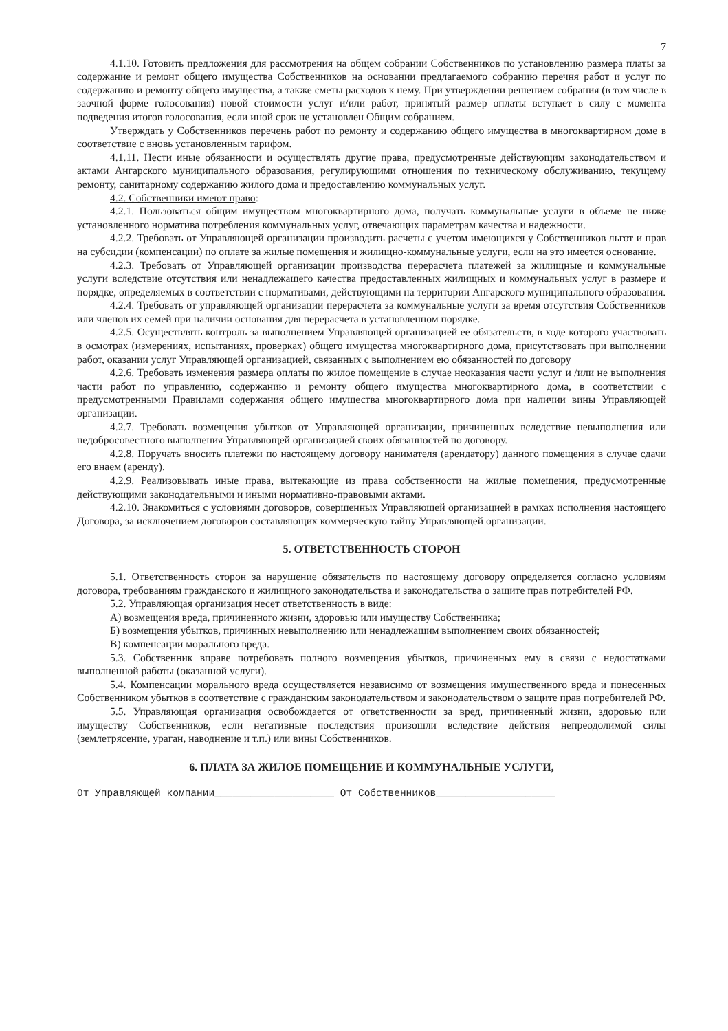7
4.1.10. Готовить предложения для рассмотрения на общем собрании Собственников по установлению размера платы за содержание и ремонт общего имущества Собственников на основании предлагаемого собранию перечня работ и услуг по содержанию и ремонту общего имущества, а также сметы расходов к нему. При утверждении решением собрания (в том числе в заочной форме голосования) новой стоимости услуг и/или работ, принятый размер оплаты вступает в силу с момента подведения итогов голосования, если иной срок не установлен Общим собранием.
Утверждать у Собственников перечень работ по ремонту и содержанию общего имущества в многоквартирном доме в соответствие с вновь установленным тарифом.
4.1.11. Нести иные обязанности и осуществлять другие права, предусмотренные действующим законодательством и актами Ангарского муниципального образования, регулирующими отношения по техническому обслуживанию, текущему ремонту, санитарному содержанию жилого дома и предоставлению коммунальных услуг.
4.2. Собственники имеют право:
4.2.1. Пользоваться общим имуществом многоквартирного дома, получать коммунальные услуги в объеме не ниже установленного норматива потребления коммунальных услуг, отвечающих параметрам качества и надежности.
4.2.2. Требовать от Управляющей организации производить расчеты с учетом имеющихся у Собственников льгот и прав на субсидии (компенсации) по оплате за жилые помещения и жилищно-коммунальные услуги, если на это имеется основание.
4.2.3. Требовать от Управляющей организации производства перерасчета платежей за жилищные и коммунальные услуги вследствие отсутствия или ненадлежащего качества предоставленных жилищных и коммунальных услуг в размере и порядке, определяемых в соответствии с нормативами, действующими на территории Ангарского муниципального образования.
4.2.4. Требовать от управляющей организации перерасчета за коммунальные услуги за время отсутствия Собственников или членов их семей при наличии основания для перерасчета в установленном порядке.
4.2.5. Осуществлять контроль за выполнением Управляющей организацией ее обязательств, в ходе которого участвовать в осмотрах (измерениях, испытаниях, проверках) общего имущества многоквартирного дома, присутствовать при выполнении работ, оказании услуг Управляющей организацией, связанных с выполнением ею обязанностей по договору
4.2.6. Требовать изменения размера оплаты по жилое помещение в случае неоказания части услуг и /или не выполнения части работ по управлению, содержанию и ремонту общего имущества многоквартирного дома, в соответствии с предусмотренными Правилами содержания общего имущества многоквартирного дома при наличии вины Управляющей организации.
4.2.7. Требовать возмещения убытков от Управляющей организации, причиненных вследствие невыполнения или недобросовестного выполнения Управляющей организацией своих обязанностей по договору.
4.2.8. Поручать вносить платежи по настоящему договору нанимателя (арендатору) данного помещения в случае сдачи его внаем (аренду).
4.2.9. Реализовывать иные права, вытекающие из права собственности на жилые помещения, предусмотренные действующими законодательными и иными нормативно-правовыми актами.
4.2.10. Знакомиться с условиями договоров, совершенных Управляющей организацией в рамках исполнения настоящего Договора, за исключением договоров составляющих коммерческую тайну Управляющей организации.
5. ОТВЕТСТВЕННОСТЬ СТОРОН
5.1. Ответственность сторон за нарушение обязательств по настоящему договору определяется согласно условиям договора, требованиям гражданского и жилищного законодательства и законодательства о защите прав потребителей РФ.
5.2. Управляющая организация несет ответственность в виде:
А) возмещения вреда, причиненного жизни, здоровью или имуществу Собственника;
Б) возмещения убытков, причинных невыполнению или ненадлежащим выполнением своих обязанностей;
В) компенсации морального вреда.
5.3. Собственник вправе потребовать полного возмещения убытков, причиненных ему в связи с недостатками выполненной работы (оказанной услуги).
5.4. Компенсации морального вреда осуществляется независимо от возмещения имущественного вреда и понесенных Собственником убытков в соответствие с гражданским законодательством и законодательством о защите прав потребителей РФ.
5.5. Управляющая организация освобождается от ответственности за вред, причиненный жизни, здоровью или имуществу Собственников, если негативные последствия произошли вследствие действия непреодолимой силы (землетрясение, ураган, наводнение и т.п.) или вины Собственников.
6. ПЛАТА ЗА ЖИЛОЕ ПОМЕЩЕНИЕ И КОММУНАЛЬНЫЕ УСЛУГИ,
От Управляющей компании____________________ От Собственников____________________